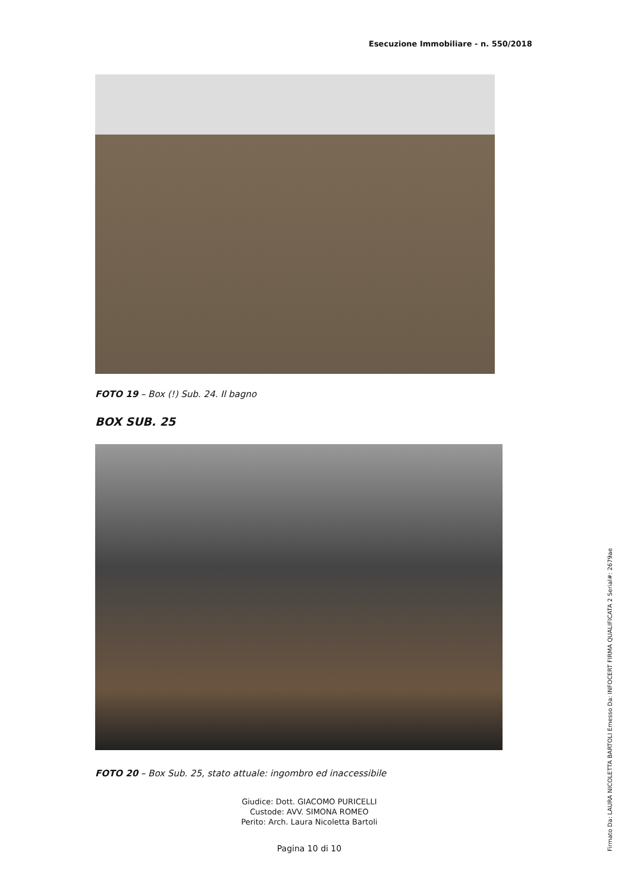Esecuzione Immobiliare - n. 550/2018
FOTO 19 – Box (!) Sub. 24. Il bagno
BOX SUB. 25
FOTO 20 – Box Sub. 25, stato attuale: ingombro ed inaccessibile
Giudice: Dott. GIACOMO PURICELLI
Custode: AVV. SIMONA ROMEO
Perito: Arch. Laura Nicoletta Bartoli
Pagina 10 di 10
Firmato Da: LAURA NICOLETTA BARTOLI Emesso Da: INFOCERT FIRMA QUALIFICATA 2 Serial#: 2679ae